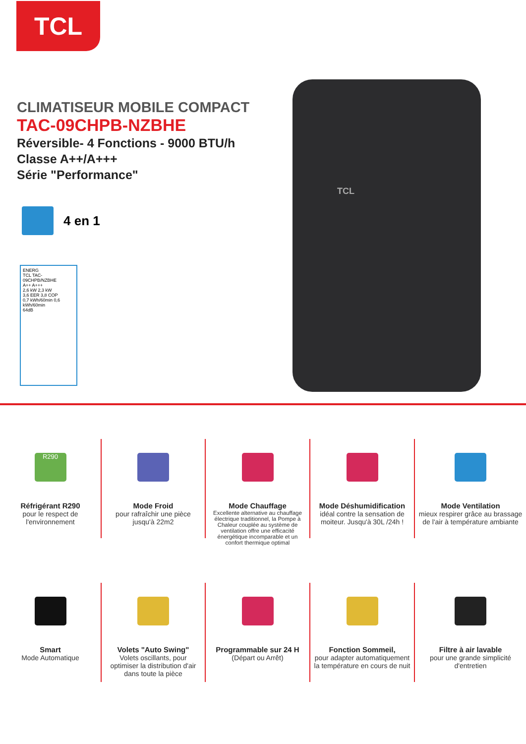TCL
CLIMATISEUR MOBILE COMPACT
TAC-09CHPB-NZBHE
Réversible- 4 Fonctions - 9000 BTU/h
Classe A++/A+++
Série "Performance"
4 en 1
ENERG
TCL TAC-09CHPB/NZBHE
A++ A+++
2,6 kW 2,3 kW
3,6 EER 3,8 COP
0,7 kWh/60min 0,6 kWh/60min
64dB
TCL
R290
Réfrigérant R290
pour le respect de l'environnement
Mode Froid
pour rafraîchir une pièce jusqu'à 22m2
Mode Chauffage
Excellente alternative au chauffage électrique traditionnel, la Pompe à Chaleur couplée au système de ventilation offre une efficacité énergétique incomparable et un confort thermique optimal
Mode Déshumidification
idéal contre la sensation de moiteur. Jusqu'à 30L /24h !
Mode Ventilation
mieux respirer grâce au brassage de l'air à température ambiante
Smart
Mode Automatique
Volets "Auto Swing"
Volets oscillants, pour optimiser la distribution d'air dans toute la pièce
Programmable sur 24 H
(Départ ou Arrêt)
Fonction Sommeil,
pour adapter automatiquement la température en cours de nuit
Filtre à air lavable
pour une grande simplicité d'entretien